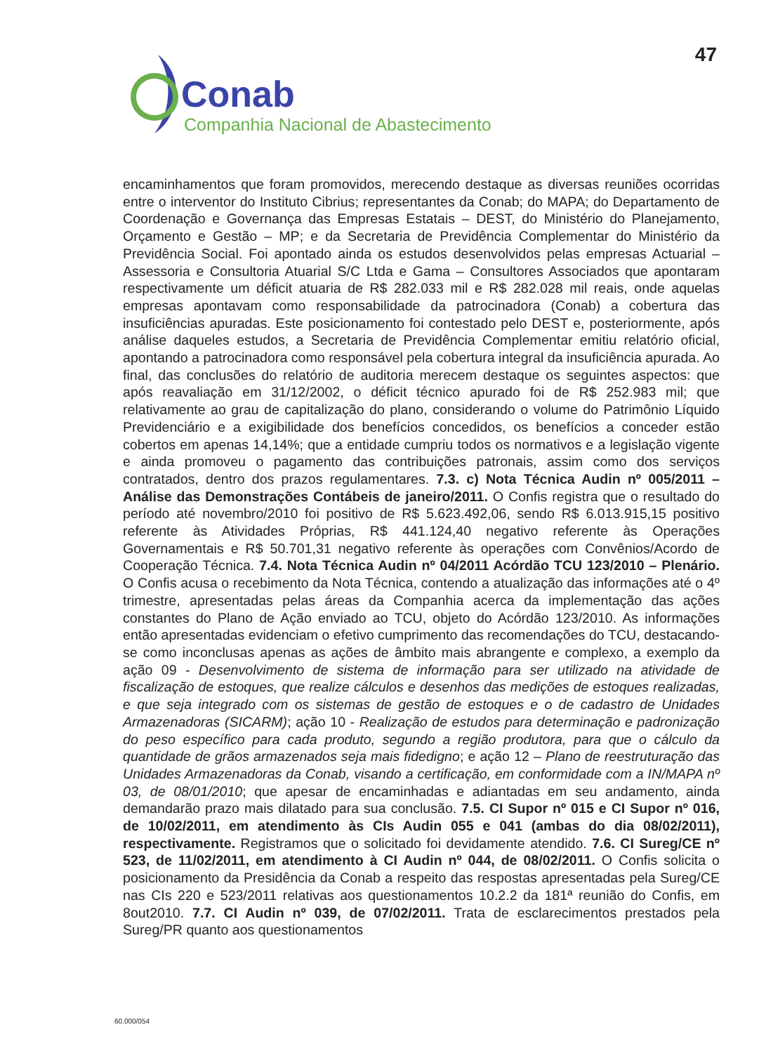47
Conab
Companhia Nacional de Abastecimento
encaminhamentos que foram promovidos, merecendo destaque as diversas reuniões ocorridas entre o interventor do Instituto Cibrius; representantes da Conab; do MAPA; do Departamento de Coordenação e Governança das Empresas Estatais – DEST, do Ministério do Planejamento, Orçamento e Gestão – MP; e da Secretaria de Previdência Complementar do Ministério da Previdência Social. Foi apontado ainda os estudos desenvolvidos pelas empresas Actuarial – Assessoria e Consultoria Atuarial S/C Ltda e Gama – Consultores Associados que apontaram respectivamente um déficit atuaria de R$ 282.033 mil e R$ 282.028 mil reais, onde aquelas empresas apontavam como responsabilidade da patrocinadora (Conab) a cobertura das insuficiências apuradas. Este posicionamento foi contestado pelo DEST e, posteriormente, após análise daqueles estudos, a Secretaria de Previdência Complementar emitiu relatório oficial, apontando a patrocinadora como responsável pela cobertura integral da insuficiência apurada. Ao final, das conclusões do relatório de auditoria merecem destaque os seguintes aspectos: que após reavaliação em 31/12/2002, o déficit técnico apurado foi de R$ 252.983 mil; que relativamente ao grau de capitalização do plano, considerando o volume do Patrimônio Líquido Previdenciário e a exigibilidade dos benefícios concedidos, os benefícios a conceder estão cobertos em apenas 14,14%; que a entidade cumpriu todos os normativos e a legislação vigente e ainda promoveu o pagamento das contribuições patronais, assim como dos serviços contratados, dentro dos prazos regulamentares. 7.3. c) Nota Técnica Audin nº 005/2011 – Análise das Demonstrações Contábeis de janeiro/2011. O Confis registra que o resultado do período até novembro/2010 foi positivo de R$ 5.623.492,06, sendo R$ 6.013.915,15 positivo referente às Atividades Próprias, R$ 441.124,40 negativo referente às Operações Governamentais e R$ 50.701,31 negativo referente às operações com Convênios/Acordo de Cooperação Técnica. 7.4. Nota Técnica Audin nº 04/2011 Acórdão TCU 123/2010 – Plenário. O Confis acusa o recebimento da Nota Técnica, contendo a atualização das informações até o 4º trimestre, apresentadas pelas áreas da Companhia acerca da implementação das ações constantes do Plano de Ação enviado ao TCU, objeto do Acórdão 123/2010. As informações então apresentadas evidenciam o efetivo cumprimento das recomendações do TCU, destacando-se como inconclusas apenas as ações de âmbito mais abrangente e complexo, a exemplo da ação 09 - Desenvolvimento de sistema de informação para ser utilizado na atividade de fiscalização de estoques, que realize cálculos e desenhos das medições de estoques realizadas, e que seja integrado com os sistemas de gestão de estoques e o de cadastro de Unidades Armazenadoras (SICARM); ação 10 - Realização de estudos para determinação e padronização do peso específico para cada produto, segundo a região produtora, para que o cálculo da quantidade de grãos armazenados seja mais fidedigno; e ação 12 – Plano de reestruturação das Unidades Armazenadoras da Conab, visando a certificação, em conformidade com a IN/MAPA nº 03, de 08/01/2010; que apesar de encaminhadas e adiantadas em seu andamento, ainda demandarão prazo mais dilatado para sua conclusão. 7.5. CI Supor nº 015 e CI Supor nº 016, de 10/02/2011, em atendimento às CIs Audin 055 e 041 (ambas do dia 08/02/2011), respectivamente. Registramos que o solicitado foi devidamente atendido. 7.6. CI Sureg/CE nº 523, de 11/02/2011, em atendimento à CI Audin nº 044, de 08/02/2011. O Confis solicita o posicionamento da Presidência da Conab a respeito das respostas apresentadas pela Sureg/CE nas CIs 220 e 523/2011 relativas aos questionamentos 10.2.2 da 181ª reunião do Confis, em 8out2010. 7.7. CI Audin nº 039, de 07/02/2011. Trata de esclarecimentos prestados pela Sureg/PR quanto aos questionamentos
60.000/054